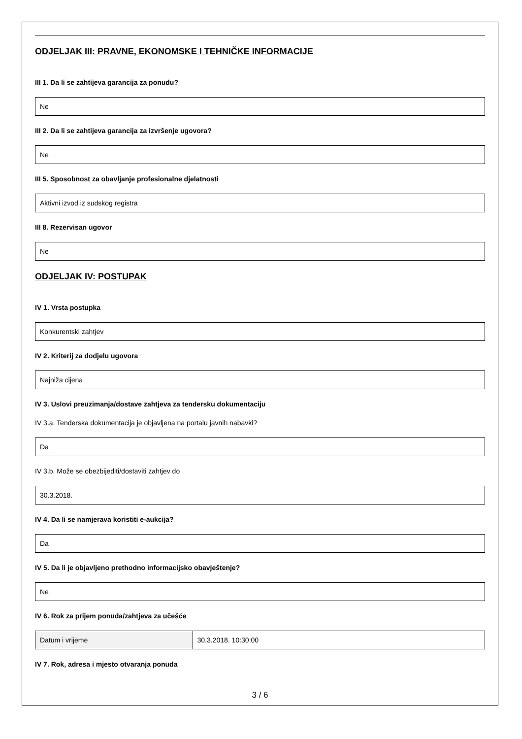ODJELJAK III: PRAVNE, EKONOMSKE I TEHNIČKE INFORMACIJE
III 1. Da li se zahtijeva garancija za ponudu?
Ne
III 2. Da li se zahtijeva garancija za izvršenje ugovora?
Ne
III 5. Sposobnost za obavljanje profesionalne djelatnosti
Aktivni izvod iz sudskog registra
III 8. Rezervisan ugovor
Ne
ODJELJAK IV: POSTUPAK
IV 1. Vrsta postupka
Konkurentski zahtjev
IV 2. Kriterij za dodjelu ugovora
Najniža cijena
IV 3. Uslovi preuzimanja/dostave zahtjeva za tendersku dokumentaciju
IV 3.a. Tenderska dokumentacija je objavljena na portalu javnih nabavki?
Da
IV 3.b. Može se obezbijediti/dostaviti zahtjev do
30.3.2018.
IV 4. Da li se namjerava koristiti e-aukcija?
Da
IV 5. Da li je objavljeno prethodno informacijsko obavještenje?
Ne
IV 6. Rok za prijem ponuda/zahtjeva za učešće
| Datum i vrijeme | 30.3.2018. 10:30:00 |
IV 7. Rok, adresa i mjesto otvaranja ponuda
3 / 6